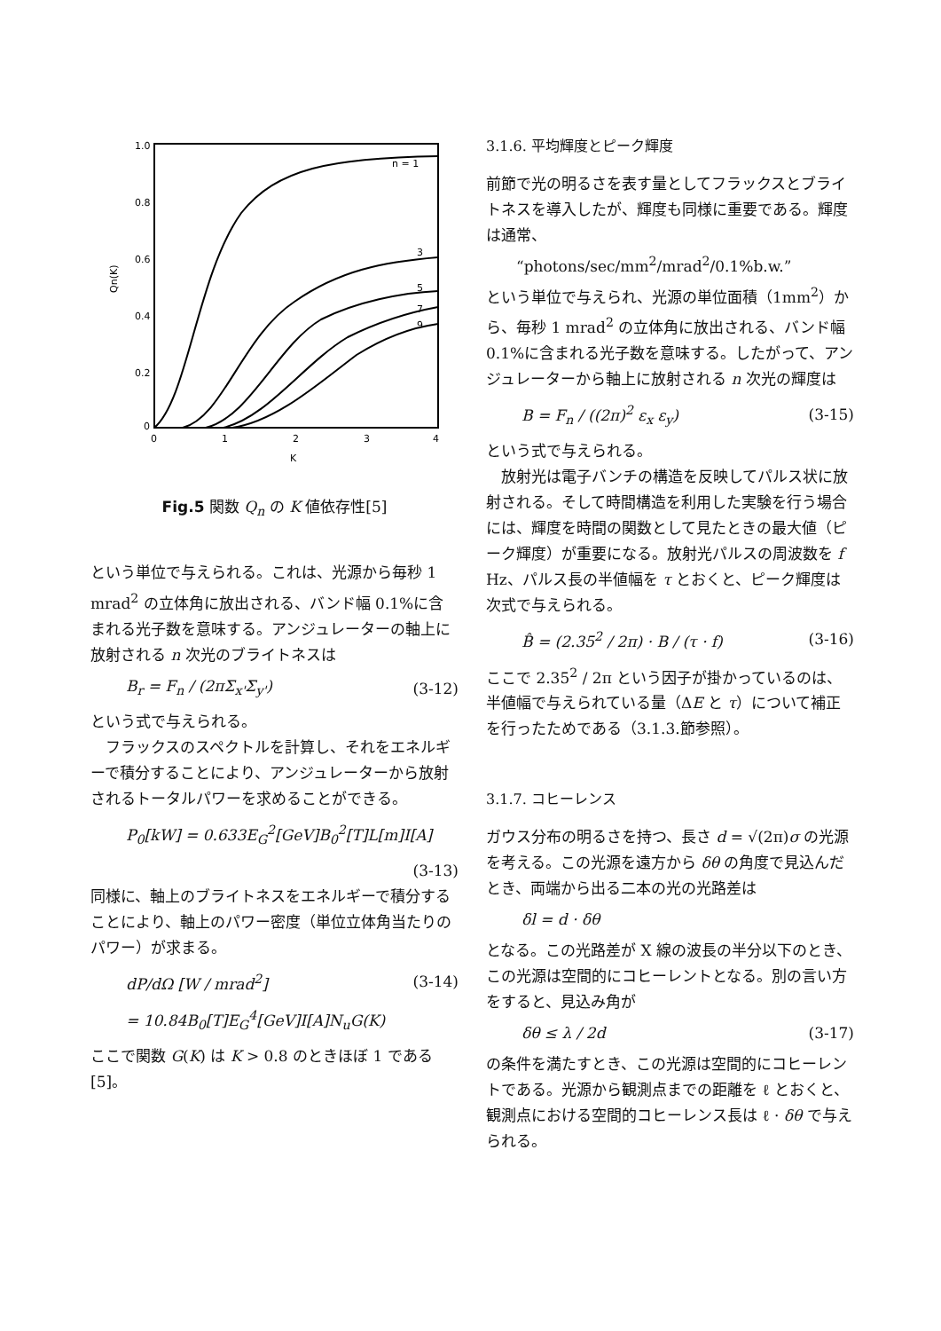1.0
0.8
0.6
0.4
0.2
0
0
1
2
3
4
K
Qn(K)
n = 1
3
5
7
9
Fig.5 関数 Q<sub>n</sub> の K 値依存性[5]
という単位で与えられる。これは、光源から毎秒 1 mrad<sup>2</sup> の立体角に放出される、バンド幅 0.1%に含まれる光子数を意味する。アンジュレーターの軸上に放射される n 次光のブライトネスは
B<sub>r</sub> = F<sub>n</sub> / (2πΣ<sub>x'</sub>Σ<sub>y'</sub>) (3-12)
という式で与えられる。
フラックスのスペクトルを計算し、それをエネルギーで積分することにより、アンジュレーターから放射されるトータルパワーを求めることができる。
P<sub>0</sub>[kW] = 0.633E<sub>G</sub><sup>2</sup>[GeV]B<sub>0</sub><sup>2</sup>[T]L[m]I[A]
(3-13)
同様に、軸上のブライトネスをエネルギーで積分することにより、軸上のパワー密度（単位立体角当たりのパワー）が求まる。
dP/dΩ [W / mrad<sup>2</sup>] (3-14)
= 10.84B<sub>0</sub>[T]E<sub>G</sub><sup>4</sup>[GeV]I[A]N<sub>u</sub>G(K)
ここで関数 G(K) は K > 0.8 のときほぼ 1 である[5]。
3.1.6. 平均輝度とピーク輝度
前節で光の明るさを表す量としてフラックスとブライトネスを導入したが、輝度も同様に重要である。輝度は通常、
“photons/sec/mm<sup>2</sup>/mrad<sup>2</sup>/0.1%b.w.”
という単位で与えられ、光源の単位面積（1mm<sup>2</sup>）から、毎秒 1 mrad<sup>2</sup> の立体角に放出される、バンド幅 0.1%に含まれる光子数を意味する。したがって、アンジュレーターから軸上に放射される n 次光の輝度は
B = F<sub>n</sub> / ((2π)<sup>2</sup> ε<sub>x</sub> ε<sub>y</sub>) (3-15)
という式で与えられる。
放射光は電子バンチの構造を反映してパルス状に放射される。そして時間構造を利用した実験を行う場合には、輝度を時間の関数として見たときの最大値（ピーク輝度）が重要になる。放射光パルスの周波数を f Hz、パルス長の半値幅を τ とおくと、ピーク輝度は次式で与えられる。
B̂ = (2.35<sup>2</sup> / 2π) · B / (τ · f) (3-16)
ここで 2.35<sup>2</sup> / 2π という因子が掛かっているのは、半値幅で与えられている量（ΔE と τ）について補正を行ったためである（3.1.3.節参照）。
3.1.7. コヒーレンス
ガウス分布の明るさを持つ、長さ d = √(2π)σ の光源を考える。この光源を遠方から δθ の角度で見込んだとき、両端から出る二本の光の光路差は
δl = d · δθ
となる。この光路差が X 線の波長の半分以下のとき、この光源は空間的にコヒーレントとなる。別の言い方をすると、見込み角が
δθ ≤ λ / 2d (3-17)
の条件を満たすとき、この光源は空間的にコヒーレントである。光源から観測点までの距離を ℓ とおくと、観測点における空間的コヒーレンス長は ℓ · δθ で与えられる。